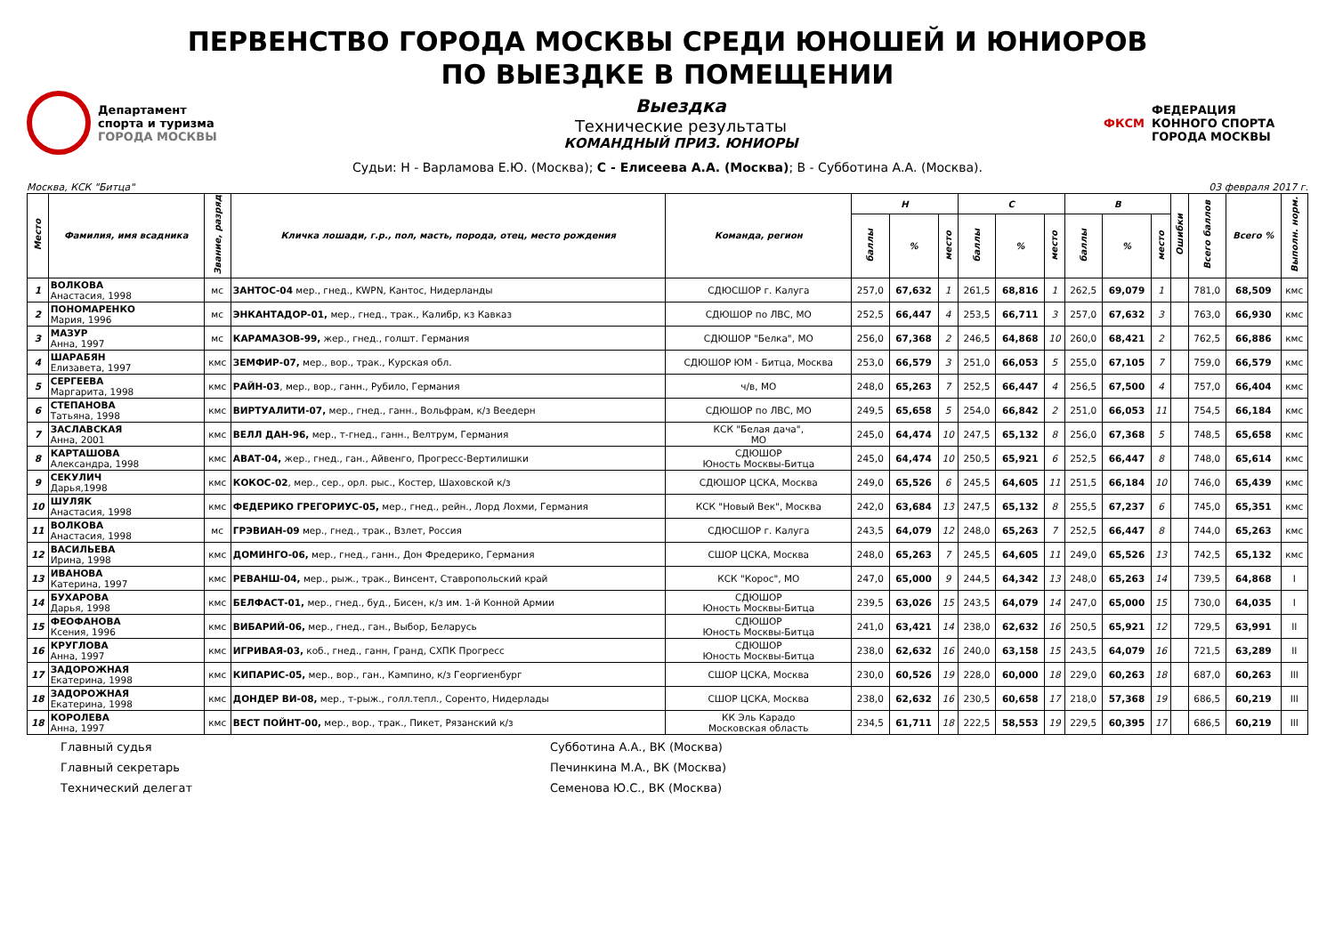ПЕРВЕНСТВО ГОРОДА МОСКВЫ СРЕДИ ЮНОШЕЙ И ЮНИОРОВ
ПО ВЫЕЗДКЕ В ПОМЕЩЕНИИ
Департамент
спорта и туризма
ГОРОДА МОСКВЫ
Выездка
Технические результаты
КОМАНДНЫЙ ПРИЗ. ЮНИОРЫ
ФКСМ
ФЕДЕРАЦИЯ
КОННОГО СПОРТА
ГОРОДА МОСКВЫ
Судьи: Н - Варламова Е.Ю. (Москва); С - Елисеева А.А. (Москва); В - Субботина А.А. (Москва).
Москва, КСК "Битца" 03 февраля 2017 г.
| Место | Фамилия, имя всадника | Звание, разряд | Кличка лошади, г.р., пол, масть, порода, отец, место рождения | Команда, регион | Н | | | С | | | В | | | Ошибки | Всего баллов | Всего % | Выполн. норм. |
| --- | --- | --- | --- | --- | --- | --- | --- | --- | --- | --- | --- | --- | --- | --- | --- | --- | --- |
| | | | | | баллы | % | место | баллы | % | место | баллы | % | место | | | | |
| 1 | ВОЛКОВА Анастасия, 1998 | мс | ЗАНТОС-04 мер., гнед., KWPN, Кантос, Нидерланды | СДЮСШОР г. Калуга | 257,0 | 67,632 | 1 | 261,5 | 68,816 | 1 | 262,5 | 69,079 | 1 | | 781,0 | 68,509 | кмс |
| 2 | ПОНОМАРЕНКО Мария, 1996 | мс | ЭНКАНТАДОР-01, мер., гнед., трак., Калибр, кз Кавказ | СДЮШОР по ЛВС, МО | 252,5 | 66,447 | 4 | 253,5 | 66,711 | 3 | 257,0 | 67,632 | 3 | | 763,0 | 66,930 | кмс |
| 3 | МАЗУР Анна, 1997 | мс | КАРАМАЗОВ-99, жер., гнед., голшт. Германия | СДЮШОР "Белка", МО | 256,0 | 67,368 | 2 | 246,5 | 64,868 | 10 | 260,0 | 68,421 | 2 | | 762,5 | 66,886 | кмс |
| 4 | ШАРАБЯН Елизавета, 1997 | кмс | ЗЕМФИР-07, мер., вор., трак., Курская обл. | СДЮШОР ЮМ - Битца, Москва | 253,0 | 66,579 | 3 | 251,0 | 66,053 | 5 | 255,0 | 67,105 | 7 | | 759,0 | 66,579 | кмс |
| 5 | СЕРГЕЕВА Маргарита, 1998 | кмс | РАЙН-03 , мер., вор., ганн., Рубило, Германия | ч/в, МО | 248,0 | 65,263 | 7 | 252,5 | 66,447 | 4 | 256,5 | 67,500 | 4 | | 757,0 | 66,404 | кмс |
| 6 | СТЕПАНОВА Татьяна, 1998 | кмс | ВИРТУАЛИТИ-07, мер., гнед., ганн., Вольфрам, к/з Веедерн | СДЮШОР по ЛВС, МО | 249,5 | 65,658 | 5 | 254,0 | 66,842 | 2 | 251,0 | 66,053 | 11 | | 754,5 | 66,184 | кмс |
| 7 | ЗАСЛАВСКАЯ Анна, 2001 | кмс | ВЕЛЛ ДАН-96, мер., т-гнед., ганн., Велтрум, Германия | КСК "Белая дача", МО | 245,0 | 64,474 | 10 | 247,5 | 65,132 | 8 | 256,0 | 67,368 | 5 | | 748,5 | 65,658 | кмс |
| 8 | КАРТАШОВА Александра, 1998 | кмс | АВАТ-04, жер., гнед., ган., Айвенго, Прогресс-Вертилишки | СДЮШОР Юность Москвы-Битца | 245,0 | 64,474 | 10 | 250,5 | 65,921 | 6 | 252,5 | 66,447 | 8 | | 748,0 | 65,614 | кмс |
| 9 | СЕКУЛИЧ Дарья,1998 | кмс | КОКОС-02 , мер., сер., орл. рыс., Костер, Шаховской к/з | СДЮШОР ЦСКА, Москва | 249,0 | 65,526 | 6 | 245,5 | 64,605 | 11 | 251,5 | 66,184 | 10 | | 746,0 | 65,439 | кмс |
| 10 | ШУЛЯК Анастасия, 1998 | кмс | ФЕДЕРИКО ГРЕГОРИУС-05, мер., гнед., рейн., Лорд Лохми, Германия | КСК "Новый Век", Москва | 242,0 | 63,684 | 13 | 247,5 | 65,132 | 8 | 255,5 | 67,237 | 6 | | 745,0 | 65,351 | кмс |
| 11 | ВОЛКОВА Анастасия, 1998 | мс | ГРЭВИАН-09 мер., гнед., трак., Взлет, Россия | СДЮСШОР г. Калуга | 243,5 | 64,079 | 12 | 248,0 | 65,263 | 7 | 252,5 | 66,447 | 8 | | 744,0 | 65,263 | кмс |
| 12 | ВАСИЛЬЕВА Ирина, 1998 | кмс | ДОМИНГО-06, мер., гнед., ганн., Дон Фредерико, Германия | СШОР ЦСКА, Москва | 248,0 | 65,263 | 7 | 245,5 | 64,605 | 11 | 249,0 | 65,526 | 13 | | 742,5 | 65,132 | кмс |
| 13 | ИВАНОВА Катерина, 1997 | кмс | РЕВАНШ-04, мер., рыж., трак., Винсент, Ставропольский край | КСК "Корос", МО | 247,0 | 65,000 | 9 | 244,5 | 64,342 | 13 | 248,0 | 65,263 | 14 | | 739,5 | 64,868 | I |
| 14 | БУХАРОВА Дарья, 1998 | кмс | БЕЛФАСТ-01, мер., гнед., буд., Бисен, к/з им. 1-й Конной Армии | СДЮШОР Юность Москвы-Битца | 239,5 | 63,026 | 15 | 243,5 | 64,079 | 14 | 247,0 | 65,000 | 15 | | 730,0 | 64,035 | I |
| 15 | ФЕОФАНОВА Ксения, 1996 | кмс | ВИБАРИЙ-06, мер., гнед., ган., Выбор, Беларусь | СДЮШОР Юность Москвы-Битца | 241,0 | 63,421 | 14 | 238,0 | 62,632 | 16 | 250,5 | 65,921 | 12 | | 729,5 | 63,991 | II |
| 16 | КРУГЛОВА Анна, 1997 | кмс | ИГРИВАЯ-03, коб., гнед., ганн, Гранд, СХПК Прогресс | СДЮШОР Юность Москвы-Битца | 238,0 | 62,632 | 16 | 240,0 | 63,158 | 15 | 243,5 | 64,079 | 16 | | 721,5 | 63,289 | II |
| 17 | ЗАДОРОЖНАЯ Екатерина, 1998 | кмс | КИПАРИС-05, мер., вор., ган., Кампино, к/з Георгиенбург | СШОР ЦСКА, Москва | 230,0 | 60,526 | 19 | 228,0 | 60,000 | 18 | 229,0 | 60,263 | 18 | | 687,0 | 60,263 | III |
| 18 | ЗАДОРОЖНАЯ Екатерина, 1998 | кмс | ДОНДЕР ВИ-08, мер., т-рыж., голл.тепл., Соренто, Нидерлады | СШОР ЦСКА, Москва | 238,0 | 62,632 | 16 | 230,5 | 60,658 | 17 | 218,0 | 57,368 | 19 | | 686,5 | 60,219 | III |
| 18 | КОРОЛЕВА Анна, 1997 | кмс | ВЕСТ ПОЙНТ-00, мер., вор., трак., Пикет, Рязанский к/з | КК Эль Карадо Московская область | 234,5 | 61,711 | 18 | 222,5 | 58,553 | 19 | 229,5 | 60,395 | 17 | | 686,5 | 60,219 | III |
Главный судья
Субботина А.А., ВК (Москва)
Главный секретарь
Печинкина М.А., ВК (Москва)
Технический делегат
Семенова Ю.С., ВК (Москва)